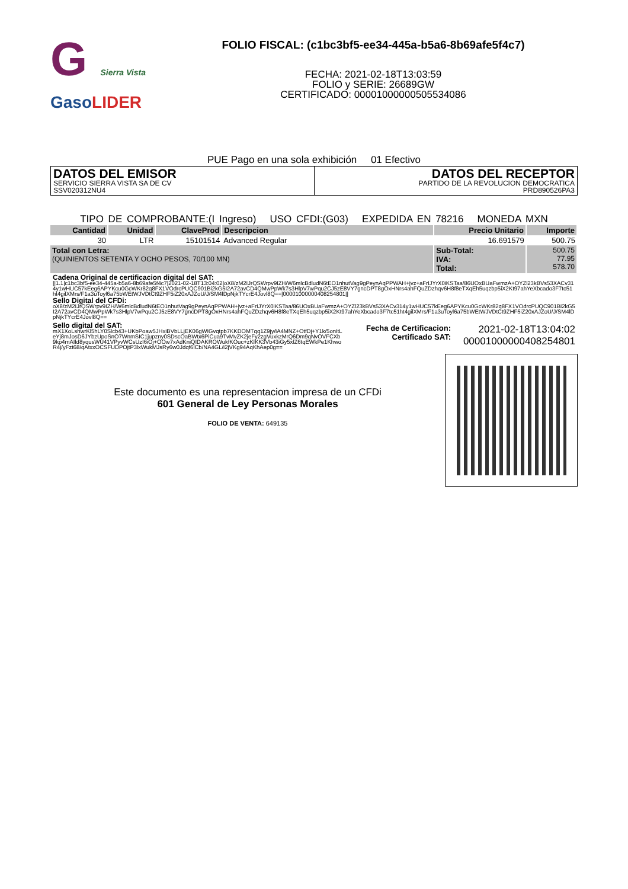G Sierra Vista
GasoLIDER
FOLIO FISCAL: (c1bc3bf5-ee34-445a-b5a6-8b69afe5f4c7)
FECHA: 2021-02-18T13:03:59
FOLIO y SERIE: 26689GW
CERTIFICADO: 00001000000505534086
PUE Pago en una sola exhibición 01 Efectivo
DATOS DEL EMISOR
SERVICIO SIERRA VISTA SA DE CV
SSV020312NU4
DATOS DEL RECEPTOR
PARTIDO DE LA REVOLUCION DEMOCRATICA
PRD890526PA3
TIPO DE COMPROBANTE:(I Ingreso) USO CFDI:(G03) EXPEDIDA EN 78216 MONEDA MXN
| Cantidad | Unidad | ClaveProd | Descripcion | Precio Unitario | Importe |
| --- | --- | --- | --- | --- | --- |
| 30 | LTR | 15101514 | Advanced Regular | 16.691579 | 500.75 |
| Total con Letra: (QUINIENTOS SETENTA Y OCHO PESOS, 70/100 MN) | | | | Sub-Total: IVA: Total: | 500.75 77.95 578.70 |
Cadena Original de certificacion digital del SAT:
||1.1|c1bc3bf5-ee34-445a-b5a6-8b69afe5f4c7|2021-02-18T13:04:02|oX8/zM2IJrQSWrpv9IZH/W6mlcBdludN6tEO1nhutVag9gPeynAqPPWAH+jvz+aFrIJYrX0iKSTaa/86UOxBUaFwmzA+OYZl23kBVs53XACv314y1wHUC57kEeg6APYKcu0GcWKr82q8FX1VOdrcPUQC901Bi2kG5I2A72avCD4QMwPpWk7s3HlpV7wPqu2CJ5zE8VY7gncDPT8gOxHNrs4ahFQuZDzhqv6H8f8eTXqEh5uqzbp5iX2Kt97ahYeXbcado3F7tc51ht4gilXMrs/F1a3uToyl6a75bWEtWJVDtCt9ZHF5iZ20xAJZoU/J/SM4lDpNjkTYcrE4Jovl8Q==|00001000000408254801||
Sello Digital del CFDi:
oX8/zM2IJrQSWrpv9IZH/W6mlcBdludN6tEO1nhutVag9gPeynAqPPWAH+jvz+aFrIJYrX0iKSTaa/86UOxBUaFwmzA+OYZl23kBVs53XACv314y1wHUC57kEeg6APYKcu0GcWKr82q8FX1VOdrcPUQC901Bi2kG5I2A72avCD4QMwPpWk7s3HlpV7wPqu2CJ5zE8VY7gncDPT8gOxHNrs4ahFQuZDzhqv6H8f8eTXqEh5uqzbp5iX2Kt97ahYeXbcado3F7tc51ht4gilXMrs/F1a3uToyl6a75bWEtWJVDtCt9ZHF5iZ20xAJZoU/J/SM4lDpNjkTYcrE4Jovl8Q==
Sello digital del SAT:
mX1XoLshwrKl5hLY0Slcb43+UKbPoaw5JHxiBVbLLjEK06gWIGvqtpb7KKDOMTqq1Z9jy/iA4MNZ+OtfDj+Y1k/5onItLeYj8mJosD6JYbzUpoSnO7WnmSIC1jupzny0SDscOaBWtx6PiCua9TvMvZK2jeFy2zgVuxkzMrQ6Dm9qNvOVFCXb9kp4mAIld8yqusWU41VPyvWCsUzI6iOj+OOw7xAdKniQIDAKROWukfKOuc+zKlKK3Vb43iGy5xlZ6tqEWkPe1KhwoR4j/yFzt68/qAtxxOCSFUDPOjtP3lxWukMJsRy6w0Jdqf6lCb/NA4GL/i2jVKg94AqKhAep0g==
Fecha de Certificacion:
Certificado SAT:
2021-02-18T13:04:02
00001000000408254801
Este documento es una representacion impresa de un CFDi
601 General de Ley Personas Morales
FOLIO DE VENTA: 649135